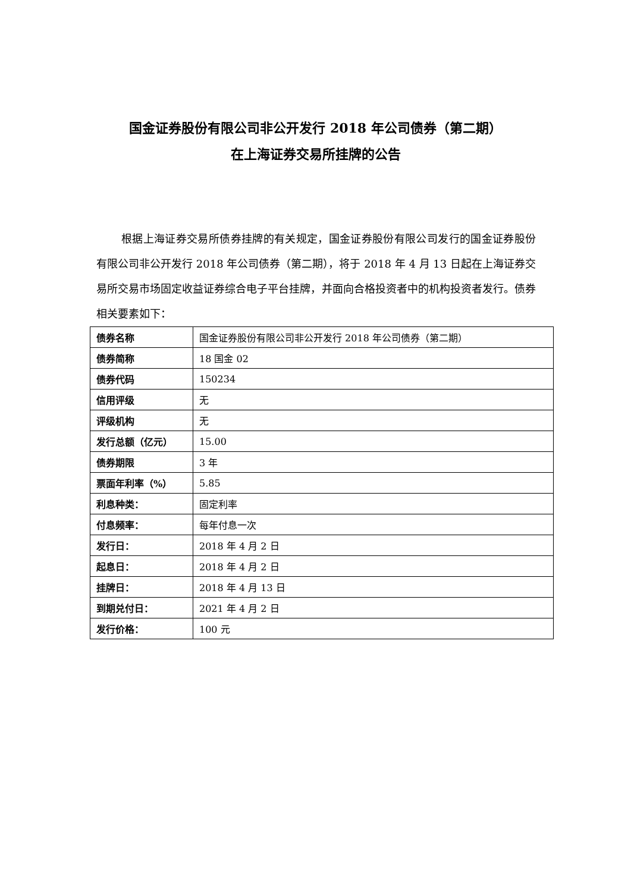国金证券股份有限公司非公开发行 2018 年公司债券（第二期）
在上海证券交易所挂牌的公告
根据上海证券交易所债券挂牌的有关规定，国金证券股份有限公司发行的国金证券股份有限公司非公开发行 2018 年公司债券（第二期），将于 2018 年 4 月 13 日起在上海证券交易所交易市场固定收益证券综合电子平台挂牌，并面向合格投资者中的机构投资者发行。债券相关要素如下：
| 债券名称 | 国金证券股份有限公司非公开发行 2018 年公司债券（第二期） |
| 债券简称 | 18 国金 02 |
| 债券代码 | 150234 |
| 信用评级 | 无 |
| 评级机构 | 无 |
| 发行总额（亿元） | 15.00 |
| 债券期限 | 3 年 |
| 票面年利率（%） | 5.85 |
| 利息种类： | 固定利率 |
| 付息频率： | 每年付息一次 |
| 发行日： | 2018 年 4 月 2 日 |
| 起息日： | 2018 年 4 月 2 日 |
| 挂牌日： | 2018 年 4 月 13 日 |
| 到期兑付日： | 2021 年 4 月 2 日 |
| 发行价格： | 100 元 |